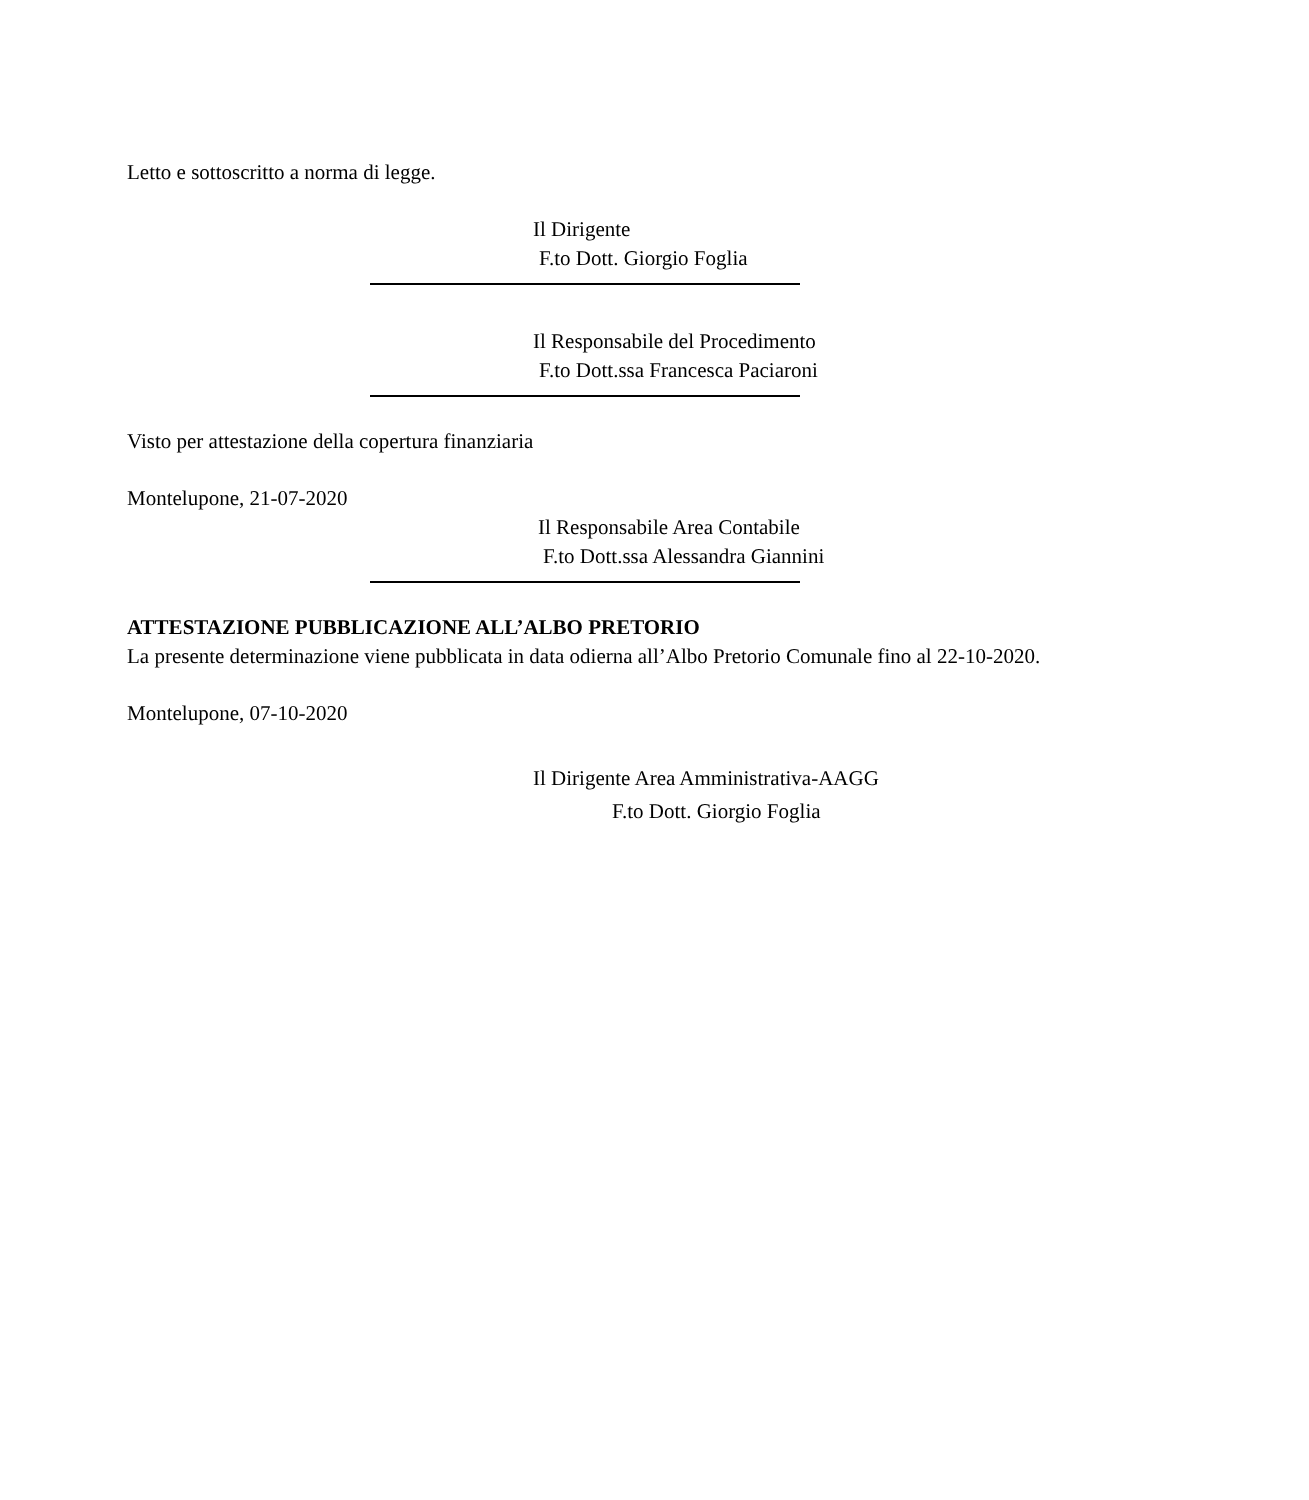Letto e sottoscritto a norma di legge.
Il Dirigente
F.to Dott. Giorgio Foglia
Il Responsabile del Procedimento
F.to Dott.ssa Francesca Paciaroni
Visto per attestazione della copertura finanziaria
Montelupone, 21-07-2020
Il Responsabile Area Contabile
F.to Dott.ssa Alessandra Giannini
ATTESTAZIONE PUBBLICAZIONE ALL’ALBO PRETORIO
La presente determinazione viene pubblicata in data odierna all’Albo Pretorio Comunale fino al 22-10-2020.
Montelupone, 07-10-2020
Il Dirigente Area Amministrativa-AAGG
F.to Dott. Giorgio Foglia